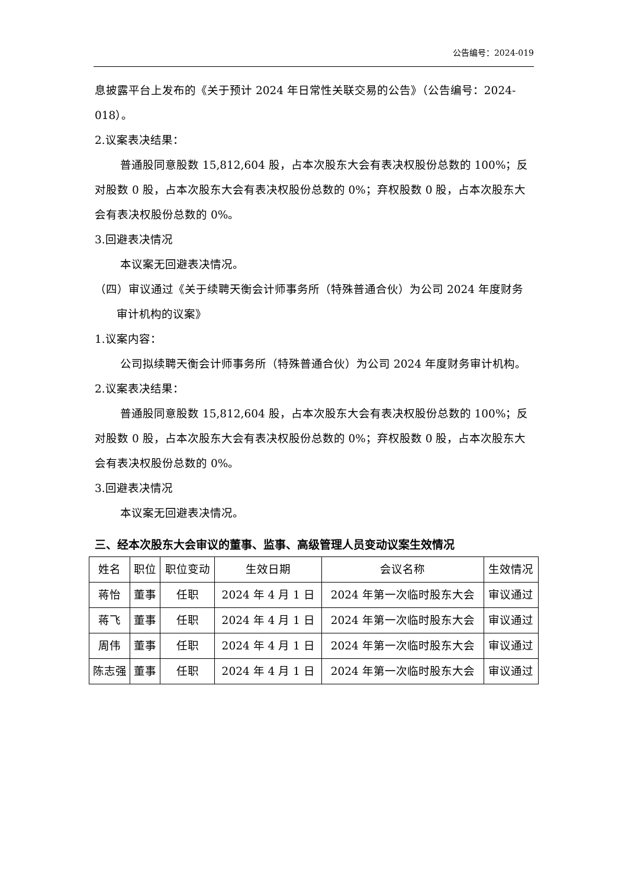公告编号：2024-019
息披露平台上发布的《关于预计 2024 年日常性关联交易的公告》（公告编号：2024-018）。
2.议案表决结果：
普通股同意股数 15,812,604 股，占本次股东大会有表决权股份总数的 100%；反对股数 0 股，占本次股东大会有表决权股份总数的 0%；弃权股数 0 股，占本次股东大会有表决权股份总数的 0%。
3.回避表决情况
本议案无回避表决情况。
（四）审议通过《关于续聘天衡会计师事务所（特殊普通合伙）为公司 2024 年度财务审计机构的议案》
1.议案内容：
公司拟续聘天衡会计师事务所（特殊普通合伙）为公司 2024 年度财务审计机构。
2.议案表决结果：
普通股同意股数 15,812,604 股，占本次股东大会有表决权股份总数的 100%；反对股数 0 股，占本次股东大会有表决权股份总数的 0%；弃权股数 0 股，占本次股东大会有表决权股份总数的 0%。
3.回避表决情况
本议案无回避表决情况。
三、经本次股东大会审议的董事、监事、高级管理人员变动议案生效情况
| 姓名 | 职位 | 职位变动 | 生效日期 | 会议名称 | 生效情况 |
| 蒋怡 | 董事 | 任职 | 2024 年 4 月 1 日 | 2024 年第一次临时股东大会 | 审议通过 |
| 蒋飞 | 董事 | 任职 | 2024 年 4 月 1 日 | 2024 年第一次临时股东大会 | 审议通过 |
| 周伟 | 董事 | 任职 | 2024 年 4 月 1 日 | 2024 年第一次临时股东大会 | 审议通过 |
| 陈志强 | 董事 | 任职 | 2024 年 4 月 1 日 | 2024 年第一次临时股东大会 | 审议通过 |